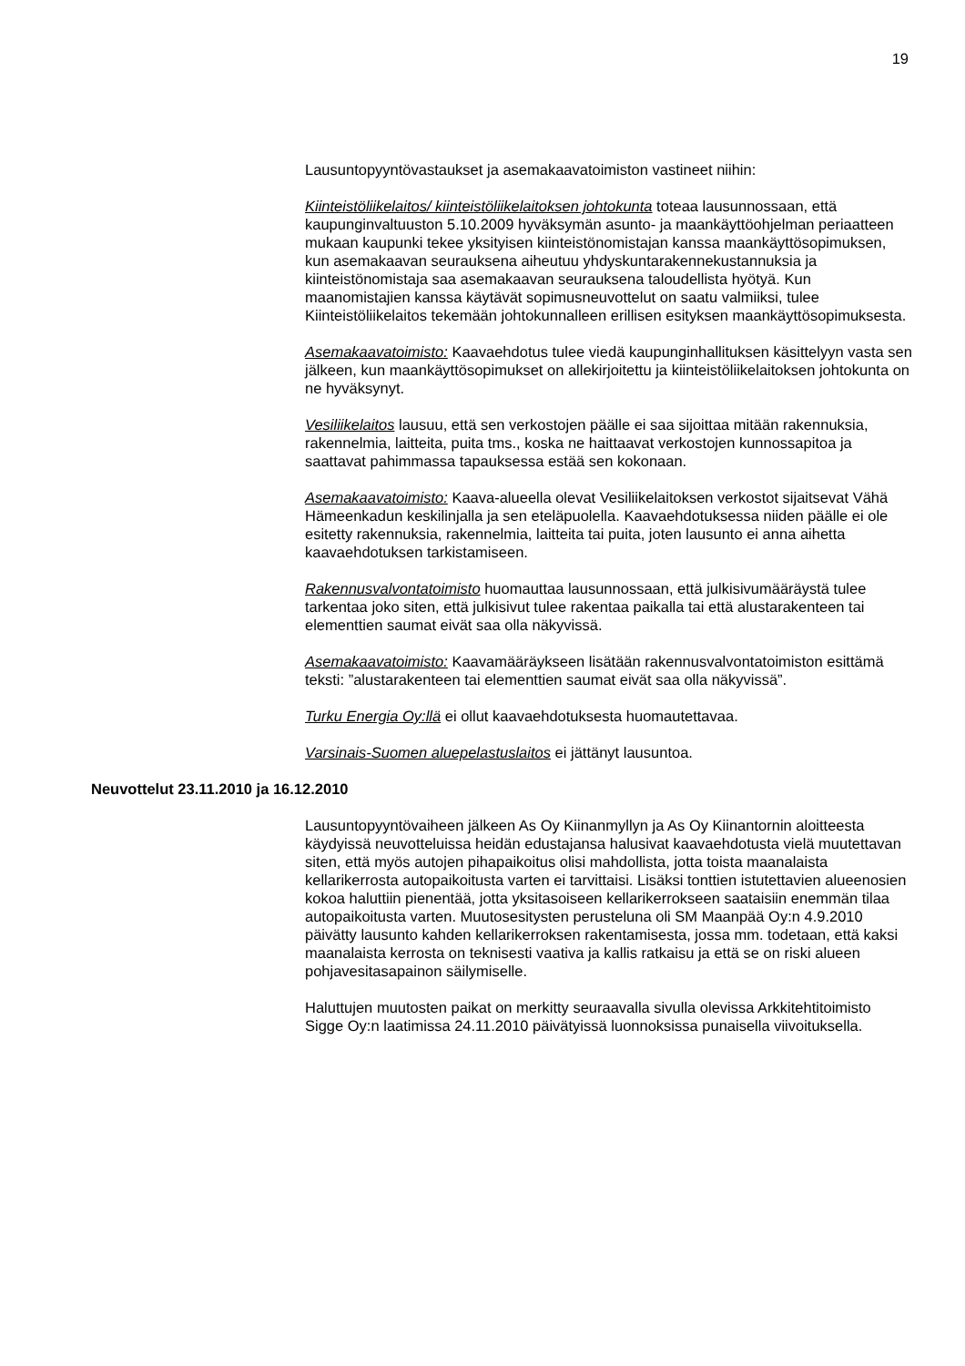19
Lausuntopyyntövastaukset ja asemakaavatoimiston vastineet niihin:
Kiinteistöliikelaitos/ kiinteistöliikelaitoksen johtokunta toteaa lausunnossaan, että kaupunginvaltuuston 5.10.2009 hyväksymän asunto- ja maankäyttöohjelman periaatteen mukaan kaupunki tekee yksityisen kiinteistönomistajan kanssa maankäyttösopimuksen, kun asemakaavan seurauksena aiheutuu yhdyskuntarakennekustannuksia ja kiinteistönomistaja saa asemakaavan seurauksena taloudellista hyötyä. Kun maanomistajien kanssa käytävät sopimusneuvottelut on saatu valmiiksi, tulee Kiinteistöliikelaitos tekemään johtokunnalleen erillisen esityksen maankäyttösopimuksesta.
Asemakaavatoimisto: Kaavaehdotus tulee viedä kaupunginhallituksen käsittelyyn vasta sen jälkeen, kun maankäyttösopimukset on allekirjoitettu ja kiinteistöliikelaitoksen johtokunta on ne hyväksynyt.
Vesiliikelaitos lausuu, että sen verkostojen päälle ei saa sijoittaa mitään rakennuksia, rakennelmia, laitteita, puita tms., koska ne haittaavat verkostojen kunnossapitoa ja saattavat pahimmassa tapauksessa estää sen kokonaan.
Asemakaavatoimisto: Kaava-alueella olevat Vesiliikelaitoksen verkostot sijaitsevat Vähä Hämeenkadun keskilinjalla ja sen eteläpuolella. Kaavaehdotuksessa niiden päälle ei ole esitetty rakennuksia, rakennelmia, laitteita tai puita, joten lausunto ei anna aihetta kaavaehdotuksen tarkistamiseen.
Rakennusvalvontatoimisto huomauttaa lausunnossaan, että julkisivumääräystä tulee tarkentaa joko siten, että julkisivut tulee rakentaa paikalla tai että alustarakenteen tai elementtien saumat eivät saa olla näkyvissä.
Asemakaavatoimisto: Kaavamääräykseen lisätään rakennusvalvontatoimiston esittämä teksti: ”alustarakenteen tai elementtien saumat eivät saa olla näkyvissä”.
Turku Energia Oy:llä ei ollut kaavaehdotuksesta huomautettavaa.
Varsinais-Suomen aluepelastuslaitos ei jättänyt lausuntoa.
Neuvottelut 23.11.2010 ja 16.12.2010
Lausuntopyyntövaiheen jälkeen As Oy Kiinanmyllyn ja As Oy Kiinantornin aloitteesta käydyissä neuvotteluissa heidän edustajansa halusivat kaavaehdotusta vielä muutettavan siten, että myös autojen pihapaikoitus olisi mahdollista, jotta toista maanalaista kellarikerrosta autopaikoitusta varten ei tarvittaisi. Lisäksi tonttien istutettavien alueenosien kokoa haluttiin pienentää, jotta yksitasoiseen kellarikerrokseen saataisiin enemmän tilaa autopaikoitusta varten. Muutosesitysten perusteluna oli SM Maanpää Oy:n 4.9.2010 päivätty lausunto kahden kellarikerroksen rakentamisesta, jossa mm. todetaan, että kaksi maanalaista kerrosta on teknisesti vaativa ja kallis ratkaisu ja että se on riski alueen pohjavesitasapainon säilymiselle.
Haluttujen muutosten paikat on merkitty seuraavalla sivulla olevissa Arkkitehtitoimisto Sigge Oy:n laatimissa 24.11.2010 päivätyissä luonnoksissa punaisella viivoituksella.